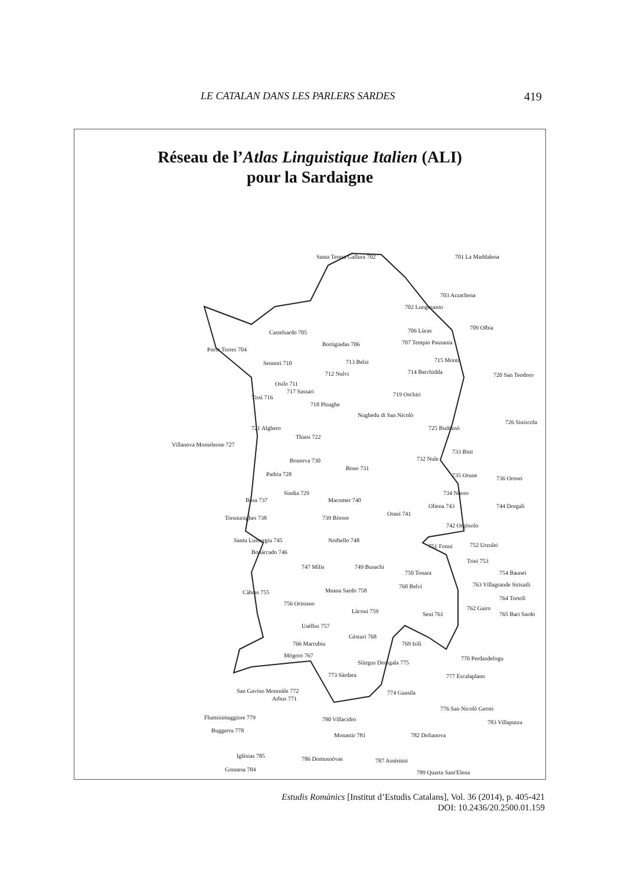LE CATALAN DANS LES PARLERS SARDES 419
Réseau de l’Atlas Linguistique Italien (ALI)
pour la Sardaigne
Santa Teresa Gallura 702 701 La Maddalena
703 Arzachena
702 Luogosanto
709 Olbia 706 Lùras Castelsardo 705
Bortigiadas 706 707 Tempio Pausania
Porto Torres 704
Sennori 710 713 Belzi 715 Monti
712 Nulvi 714 Berchidda 720 San Teodoro
Osilo 711
717 Sassari
Tissi 716 719 Oschiri
718 Ploaghe
Nughedu di San Nicolò
721 Alghero 725 Buddusò
726 Siniscola
Thiesi 722
Villanova Monteleone 727
733 Bitti
732 Nule Bonorva 730
Bono 731
Padria 728 735 Orune 736 Orosei
Sindia 729 734 Nùoro
Bosa 737 Macomer 740
Oliena 743 744 Dorgali
Orani 741
Tresnuraghes 738 739 Bòrore
742 Orgòsolo
Santu Lussurgiu 745 Norbello 748
751 Fonni 752 Urzulei
Bonàrcado 746
Triei 753
747 Mìlis 749 Busachi
750 Tonara 754 Baunei
760 Belvì 763 Villagrande Strisaili
Càbras 755 Meana Sardo 758
764 Tortolì
756 Oristano
762 Gairo Làconi 759 Seui 761 765 Bari Sardo
Usèllus 757
Gèsturi 768
766 Marrubiu 769 Isili
Mògoro 767 770 Perdasdefogu
Siùrgus Donigala 775
777 Escalaplano 773 Sàrdara
San Gavino Monreàle 772 774 Guasila
Arbus 771
776 San Nicolò Gerrei
Fluminimaggiore 779 780 Villacidro 783 Villaputzu
Buggerru 778
Monastir 781 782 Dolianova
Iglèsias 785 786 Domusnòvas 787 Assèmini
Gonnesa 784 789 Quartu Sant'Elena
Estudis Romànics [Institut d’Estudis Catalans], Vol. 36 (2014), p. 405-421
DOI: 10.2436/20.2500.01.159